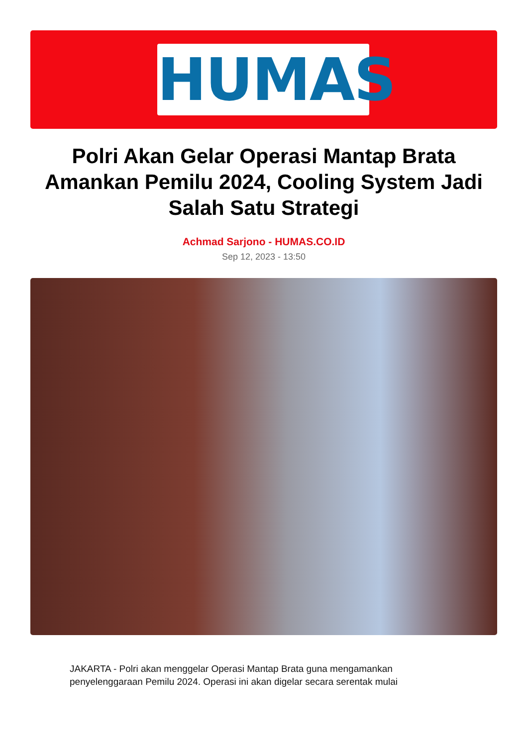HUMAS
Polri Akan Gelar Operasi Mantap Brata Amankan Pemilu 2024, Cooling System Jadi Salah Satu Strategi
Achmad Sarjono - HUMAS.CO.ID
Sep 12, 2023 - 13:50
JAKARTA - Polri akan menggelar Operasi Mantap Brata guna mengamankan penyelenggaraan Pemilu 2024. Operasi ini akan digelar secara serentak mulai